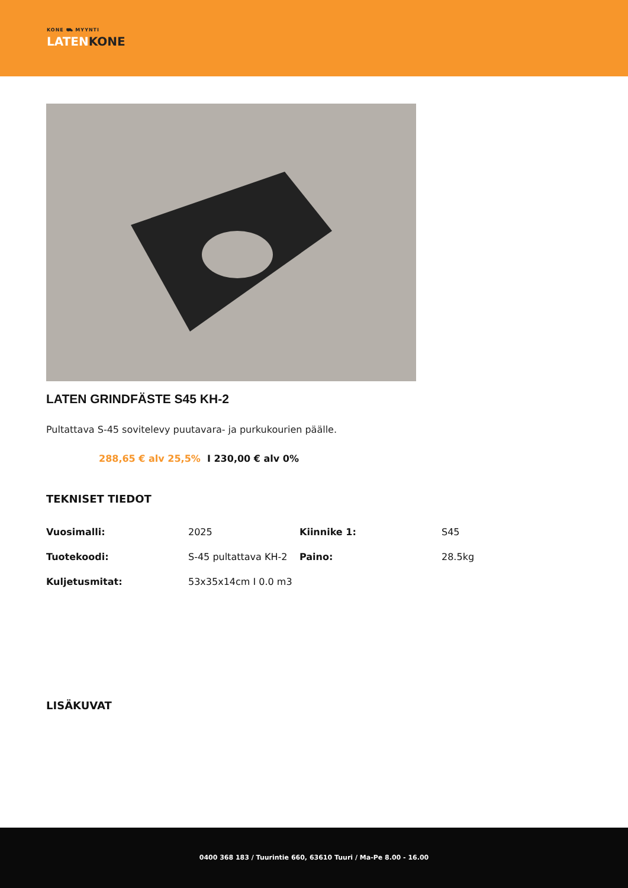KONE ⛟ MYYNTI
LATENKONE
LATEN GRINDFÄSTE S45 KH-2
Pultattava S-45 sovitelevy puutavara- ja purkukourien päälle.
288,65 € alv 25,5% I 230,00 € alv 0%
TEKNISET TIEDOT
| Vuosimalli: | 2025 | Kiinnike 1: | S45 |
| Tuotekoodi: | S-45 pultattava KH-2 | Paino: | 28.5kg |
| Kuljetusmitat: | 53x35x14cm I 0.0 m3 | | |
LISÄKUVAT
0400 368 183 / Tuurintie 660, 63610 Tuuri / Ma-Pe 8.00 - 16.00